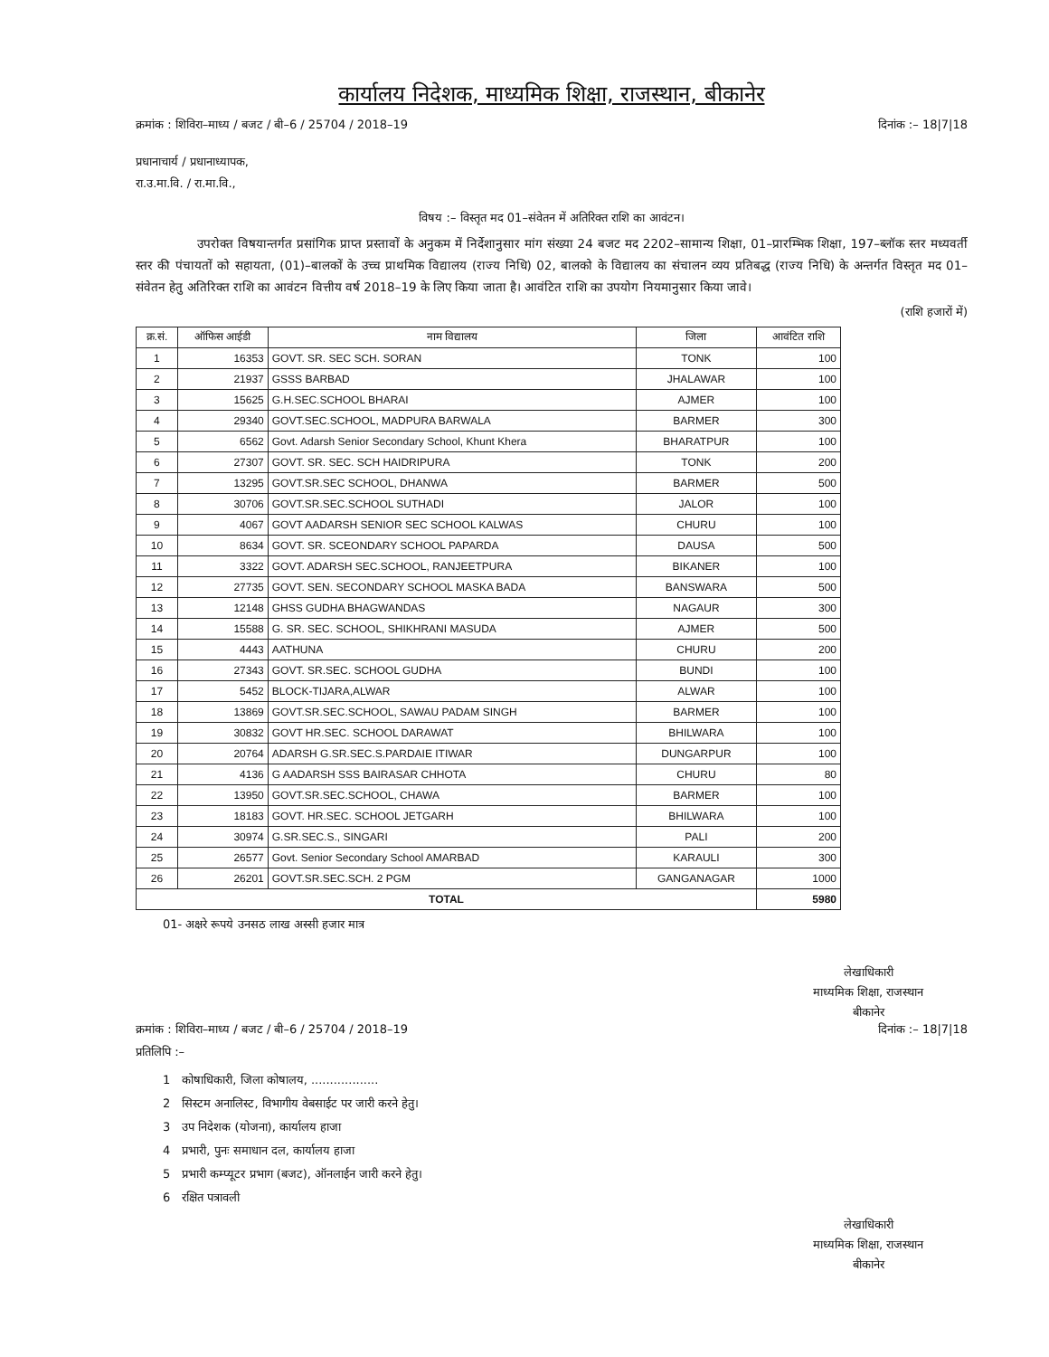कार्यालय निदेशक, माध्यमिक शिक्षा, राजस्थान, बीकानेर
क्रमांक : शिविरा–माध्य / बजट / बी–6 / 25704 / 2018–19 दिनांक :– 18|7|18
प्रधानाचार्य / प्रधानाध्यापक,
रा.उ.मा.वि. / रा.मा.वि.,
विषय :– विस्तृत मद 01–संवेतन में अतिरिक्त राशि का आवंटन।
     उपरोक्त विषयान्तर्गत प्रसांगिक प्राप्त प्रस्तावों के अनुकम में निर्देशानुसार मांग संख्या 24 बजट मद 2202–सामान्य शिक्षा, 01–प्रारम्भिक शिक्षा, 197–ब्लॉक स्तर मध्यवर्ती स्तर की पंचायतों को सहायता, (01)–बालकों के उच्च प्राथमिक विद्यालय (राज्य निधि) 02, बालको के विद्यालय का संचालन व्यय प्रतिबद्ध (राज्य निधि) के अन्तर्गत विस्तृत मद 01–संवेतन हेतु अतिरिक्त राशि का आवंटन वित्तीय वर्ष 2018–19 के लिए किया जाता है। आवंटित राशि का उपयोग नियमानुसार किया जावे।
(राशि हजारों में)
| क्र.सं. | ऑफिस आईडी | नाम विद्यालय | जिला | आवंटित राशि |
| --- | --- | --- | --- | --- |
| 1 | 16353 | GOVT. SR. SEC SCH. SORAN | TONK | 100 |
| 2 | 21937 | GSSS BARBAD | JHALAWAR | 100 |
| 3 | 15625 | G.H.SEC.SCHOOL BHARAI | AJMER | 100 |
| 4 | 29340 | GOVT.SEC.SCHOOL, MADPURA BARWALA | BARMER | 300 |
| 5 | 6562 | Govt. Adarsh Senior Secondary School, Khunt Khera | BHARATPUR | 100 |
| 6 | 27307 | GOVT. SR. SEC. SCH HAIDRIPURA | TONK | 200 |
| 7 | 13295 | GOVT.SR.SEC SCHOOL, DHANWA | BARMER | 500 |
| 8 | 30706 | GOVT.SR.SEC.SCHOOL SUTHADI | JALOR | 100 |
| 9 | 4067 | GOVT AADARSH SENIOR SEC SCHOOL KALWAS | CHURU | 100 |
| 10 | 8634 | GOVT. SR. SCEONDARY SCHOOL PAPARDA | DAUSA | 500 |
| 11 | 3322 | GOVT. ADARSH SEC.SCHOOL, RANJEETPURA | BIKANER | 100 |
| 12 | 27735 | GOVT. SEN. SECONDARY SCHOOL MASKA BADA | BANSWARA | 500 |
| 13 | 12148 | GHSS GUDHA BHAGWANDAS | NAGAUR | 300 |
| 14 | 15588 | G. SR. SEC. SCHOOL, SHIKHRANI MASUDA | AJMER | 500 |
| 15 | 4443 | AATHUNA | CHURU | 200 |
| 16 | 27343 | GOVT. SR.SEC. SCHOOL GUDHA | BUNDI | 100 |
| 17 | 5452 | BLOCK-TIJARA,ALWAR | ALWAR | 100 |
| 18 | 13869 | GOVT.SR.SEC.SCHOOL, SAWAU PADAM SINGH | BARMER | 100 |
| 19 | 30832 | GOVT HR.SEC. SCHOOL DARAWAT | BHILWARA | 100 |
| 20 | 20764 | ADARSH G.SR.SEC.S.PARDAIE ITIWAR | DUNGARPUR | 100 |
| 21 | 4136 | G AADARSH SSS BAIRASAR CHHOTA | CHURU | 80 |
| 22 | 13950 | GOVT.SR.SEC.SCHOOL, CHAWA | BARMER | 100 |
| 23 | 18183 | GOVT. HR.SEC. SCHOOL JETGARH | BHILWARA | 100 |
| 24 | 30974 | G.SR.SEC.S., SINGARI | PALI | 200 |
| 25 | 26577 | Govt. Senior Secondary School AMARBAD | KARAULI | 300 |
| 26 | 26201 | GOVT.SR.SEC.SCH. 2 PGM | GANGANAGAR | 1000 |
| TOTAL | | | | 5980 |
01- अक्षरे रूपये उनसठ लाख अस्सी हजार मात्र
लेखाधिकारी
माध्यमिक शिक्षा, राजस्थान
बीकानेर
क्रमांक : शिविरा–माध्य / बजट / बी–6 / 25704 / 2018–19 दिनांक :– 18|7|18
प्रतिलिपि :–
1 कोषाधिकारी, जिला कोषालय, ..................
2 सिस्टम अनालिस्ट, विभागीय वेबसाईट पर जारी करने हेतु।
3 उप निदेशक (योजना), कार्यालय हाजा
4 प्रभारी, पुनः समाधान दल, कार्यालय हाजा
5 प्रभारी कम्प्यूटर प्रभाग (बजट), ऑनलाईन जारी करने हेतु।
6 रक्षित पत्रावली
लेखाधिकारी
माध्यमिक शिक्षा, राजस्थान
बीकानेर